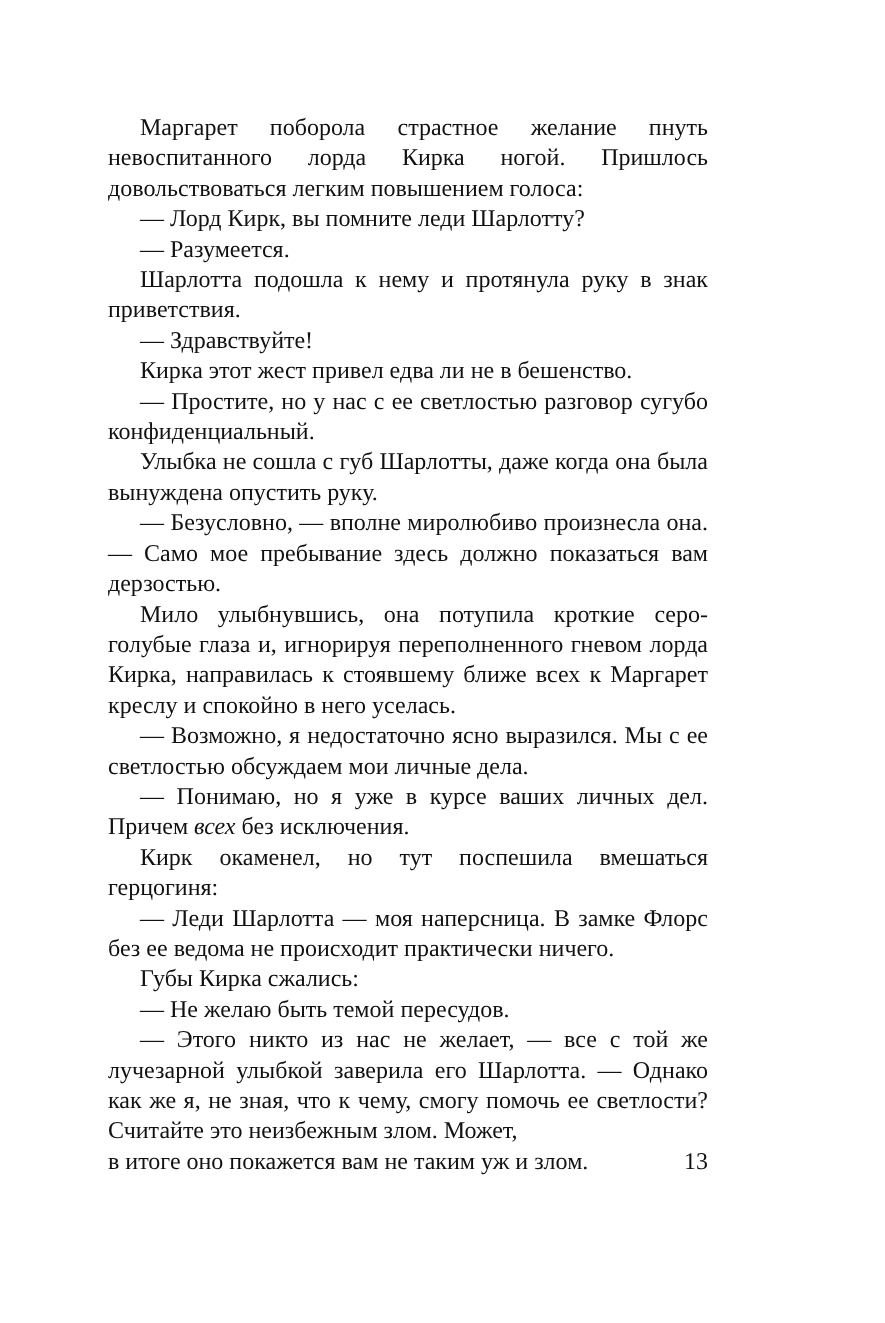Маргарет поборола страстное желание пнуть невоспитанного лорда Кирка ногой. Пришлось довольствоваться легким повышением голоса:
— Лорд Кирк, вы помните леди Шарлотту?
— Разумеется.
Шарлотта подошла к нему и протянула руку в знак приветствия.
— Здравствуйте!
Кирка этот жест привел едва ли не в бешенство.
— Простите, но у нас с ее светлостью разговор сугубо конфиденциальный.
Улыбка не сошла с губ Шарлотты, даже когда она была вынуждена опустить руку.
— Безусловно, — вполне миролюбиво произнесла она. — Само мое пребывание здесь должно показаться вам дерзостью.
Мило улыбнувшись, она потупила кроткие серо-голубые глаза и, игнорируя переполненного гневом лорда Кирка, направилась к стоявшему ближе всех к Маргарет креслу и спокойно в него уселась.
— Возможно, я недостаточно ясно выразился. Мы с ее светлостью обсуждаем мои личные дела.
— Понимаю, но я уже в курсе ваших личных дел. Причем всех без исключения.
Кирк окаменел, но тут поспешила вмешаться герцогиня:
— Леди Шарлотта — моя наперсница. В замке Флорс без ее ведома не происходит практически ничего.
Губы Кирка сжались:
— Не желаю быть темой пересудов.
— Этого никто из нас не желает, — все с той же лучезарной улыбкой заверила его Шарлотта. — Однако как же я, не зная, что к чему, смогу помочь ее светлости? Считайте это неизбежным злом. Может,
в итоге оно покажется вам не таким уж и злом. 13